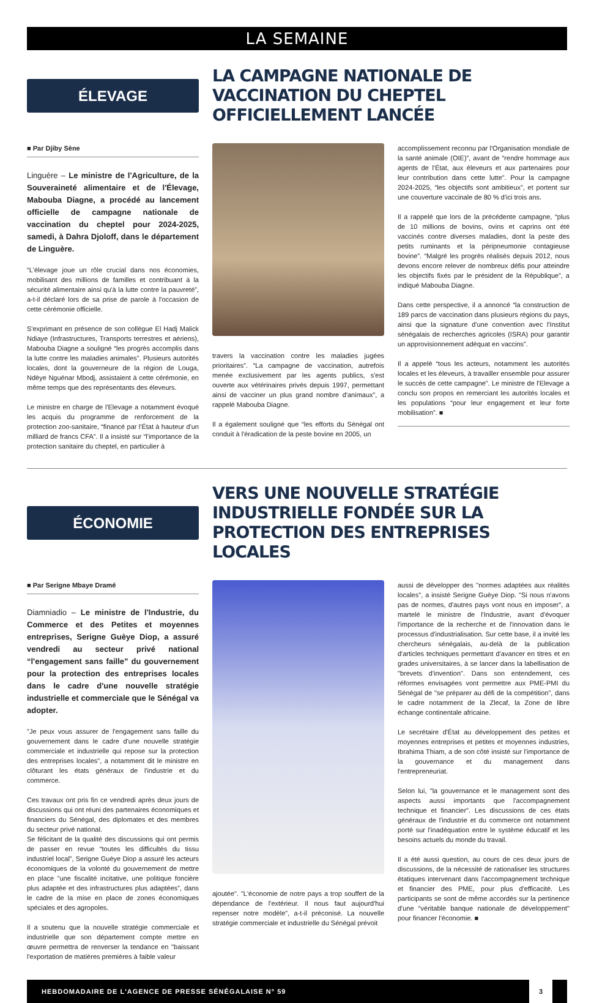LA SEMAINE
ÉLEVAGE
LA CAMPAGNE NATIONALE DE VACCINATION DU CHEPTEL OFFICIELLEMENT LANCÉE
■ Par Djiby Sène
Linguère – Le ministre de l'Agriculture, de la Souveraineté alimentaire et de l'Élevage, Mabouba Diagne, a procédé au lancement officielle de campagne nationale de vaccination du cheptel pour 2024-2025, samedi, à Dahra Djoloff, dans le département de Linguère.
“L'élevage joue un rôle crucial dans nos économies, mobilisant des millions de familles et contribuant à la sécurité alimentaire ainsi qu'à la lutte contre la pauvreté”, a-t-il déclaré lors de sa prise de parole à l'occasion de cette cérémonie officielle.
S'exprimant en présence de son collègue El Hadj Malick Ndiaye (Infrastructures, Transports terrestres et aériens), Mabouba Diagne a souligné “les progrès accomplis dans la lutte contre les maladies animales”. Plusieurs autorités locales, dont la gouverneure de la région de Louga, Ndèye Nguénar Mbodj, assistaient à cette cérémonie, en même temps que des représentants des éleveurs.
Le ministre en charge de l'Elevage a notamment évoqué les acquis du programme de renforcement de la protection zoo-sanitaire, “financé par l'État à hauteur d'un milliard de francs CFA”. Il a insisté sur “l'importance de la protection sanitaire du cheptel, en particulier à
travers la vaccination contre les maladies jugées prioritaires”. “La campagne de vaccination, autrefois menée exclusivement par les agents publics, s'est ouverte aux vétérinaires privés depuis 1997, permettant ainsi de vacciner un plus grand nombre d'animaux”, a rappelé Mabouba Diagne.
Il a également souligné que “les efforts du Sénégal ont conduit à l'éradication de la peste bovine en 2005, un
accomplissement reconnu par l'Organisation mondiale de la santé animale (OIE)”, avant de “rendre hommage aux agents de l'État, aux éleveurs et aux partenaires pour leur contribution dans cette lutte”. Pour la campagne 2024-2025, “les objectifs sont ambitieux”, et portent sur une couverture vaccinale de 80 % d'ici trois ans.
Il a rappelé que lors de la précédente campagne, “plus de 10 millions de bovins, ovins et caprins ont été vaccinés contre diverses maladies, dont la peste des petits ruminants et la péripneumonie contagieuse bovine”. “Malgré les progrès réalisés depuis 2012, nous devons encore relever de nombreux défis pour atteindre les objectifs fixés par le président de la République”, a indiqué Mabouba Diagne.
Dans cette perspective, il a annoncé “la construction de 189 parcs de vaccination dans plusieurs régions du pays, ainsi que la signature d'une convention avec l'Institut sénégalais de recherches agricoles (ISRA) pour garantir un approvisionnement adéquat en vaccins”.
Il a appelé “tous les acteurs, notamment les autorités locales et les éleveurs, à travailler ensemble pour assurer le succès de cette campagne”. Le ministre de l'Elevage a conclu son propos en remerciant les autorités locales et les populations “pour leur engagement et leur forte mobilisation”. ■
ÉCONOMIE
VERS UNE NOUVELLE STRATÉGIE INDUSTRIELLE FONDÉE SUR LA PROTECTION DES ENTREPRISES LOCALES
■ Par Serigne Mbaye Dramé
Diamniadio – Le ministre de l'Industrie, du Commerce et des Petites et moyennes entreprises, Serigne Guèye Diop, a assuré vendredi au secteur privé national “l'engagement sans faille” du gouvernement pour la protection des entreprises locales dans le cadre d'une nouvelle stratégie industrielle et commerciale que le Sénégal va adopter.
"Je peux vous assurer de l'engagement sans faille du gouvernement dans le cadre d'une nouvelle stratégie commerciale et industrielle qui repose sur la protection des entreprises locales", a notamment dit le ministre en clôturant les états généraux de l'industrie et du commerce.
Ces travaux ont pris fin ce vendredi après deux jours de discussions qui ont réuni des partenaires économiques et financiers du Sénégal, des diplomates et des membres du secteur privé national.
Se félicitant de la qualité des discussions qui ont permis de passer en revue “toutes les difficultés du tissu industriel local”, Serigne Guèye Diop a assuré les acteurs économiques de la volonté du gouvernement de mettre en place "une fiscalité incitative, une politique foncière plus adaptée et des infrastructures plus adaptées”, dans le cadre de la mise en place de zones économiques spéciales et des agropoles.
Il a soutenu que la nouvelle stratégie commerciale et industrielle que son département compte mettre en œuvre permettra de renverser la tendance en "baissant l'exportation de matières premières à faible valeur
ajoutée". "L'économie de notre pays a trop souffert de la dépendance de l'extérieur. Il nous faut aujourd'hui repenser notre modèle", a-t-il préconisé. La nouvelle stratégie commerciale et industrielle du Sénégal prévoit
aussi de développer des "normes adaptées aux réalités locales", a insisté Serigne Guèye Diop. "Si nous n'avons pas de normes, d'autres pays vont nous en imposer", a martelé le ministre de l'Industrie, avant d'évoquer l'importance de la recherche et de l'innovation dans le processus d'industrialisation. Sur cette base, il a invité les chercheurs sénégalais, au-delà de la publication d'articles techniques permettant d'avancer en titres et en grades universitaires, à se lancer dans la labellisation de "brevets d'invention". Dans son entendement, ces réformes envisagées vont permettre aux PME-PMI du Sénégal de "se préparer au défi de la compétition", dans le cadre notamment de la Zlecaf, la Zone de libre échange continentale africaine.
Le secrétaire d'État au développement des petites et moyennes entreprises et petites et moyennes industries, Ibrahima Thiam, a de son côté insisté sur l'importance de la gouvernance et du management dans l'entrepreneuriat.
Selon lui, "la gouvernance et le management sont des aspects aussi importants que l'accompagnement technique et financier". Les discussions de ces états généraux de l'industrie et du commerce ont notamment porté sur l'inadéquation entre le système éducatif et les besoins actuels du monde du travail.
Il a été aussi question, au cours de ces deux jours de discussions, de la nécessité de rationaliser les structures étatiques intervenant dans l'accompagnement technique et financier des PME, pour plus d'efficacité. Les participants se sont de même accordés sur la pertinence d'une “véritable banque nationale de développement" pour financer l'économie. ■
HEBDOMADAIRE DE L'AGENCE DE PRESSE SÉNÉGALAISE N° 59
3